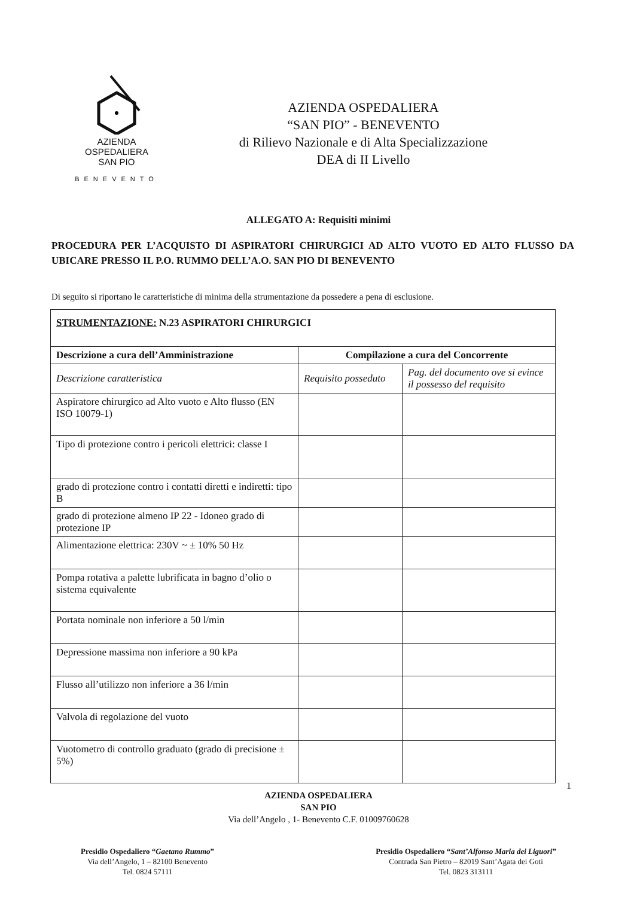AZIENDA
OSPEDALIERA
SAN PIO
BENEVENTO
AZIENDA OSPEDALIERA
“SAN PIO” - BENEVENTO
di Rilievo Nazionale e di Alta Specializzazione
DEA di II Livello
ALLEGATO A: Requisiti minimi
PROCEDURA PER L’ACQUISTO DI ASPIRATORI CHIRURGICI AD ALTO VUOTO ED ALTO FLUSSO DA UBICARE PRESSO IL P.O. RUMMO DELL’A.O. SAN PIO DI BENEVENTO
Di seguito si riportano le caratteristiche di minima della strumentazione da possedere a pena di esclusione.
| STRUMENTAZIONE: N.23 ASPIRATORI CHIRURGICI | | |
| --- | --- | --- |
| Descrizione a cura dell’Amministrazione | Compilazione a cura del Concorrente | |
| Descrizione caratteristica | Requisito posseduto | Pag. del documento ove si evince il possesso del requisito |
| Aspiratore chirurgico ad Alto vuoto e Alto flusso (EN ISO 10079-1) | | |
| Tipo di protezione contro i pericoli elettrici: classe I | | |
| grado di protezione contro i contatti diretti e indiretti: tipo B | | |
| grado di protezione almeno IP 22 - Idoneo grado di protezione IP | | |
| Alimentazione elettrica: 230V ~ ± 10% 50 Hz | | |
| Pompa rotativa a palette lubrificata in bagno d’olio o sistema equivalente | | |
| Portata nominale non inferiore a 50 l/min | | |
| Depressione massima non inferiore a 90 kPa | | |
| Flusso all’utilizzo non inferiore a 36 l/min | | |
| Valvola di regolazione del vuoto | | |
| Vuotometro di controllo graduato (grado di precisione ± 5%) | | |
1
AZIENDA OSPEDALIERA
SAN PIO
Via dell’Angelo , 1- Benevento C.F. 01009760628
Presidio Ospedaliero “Gaetano Rummo”
Via dell’Angelo, 1 – 82100 Benevento
Tel. 0824 57111
Presidio Ospedaliero “Sant’Alfonso Maria dei Liguori”
Contrada San Pietro – 82019 Sant’Agata dei Goti
Tel. 0823 313111